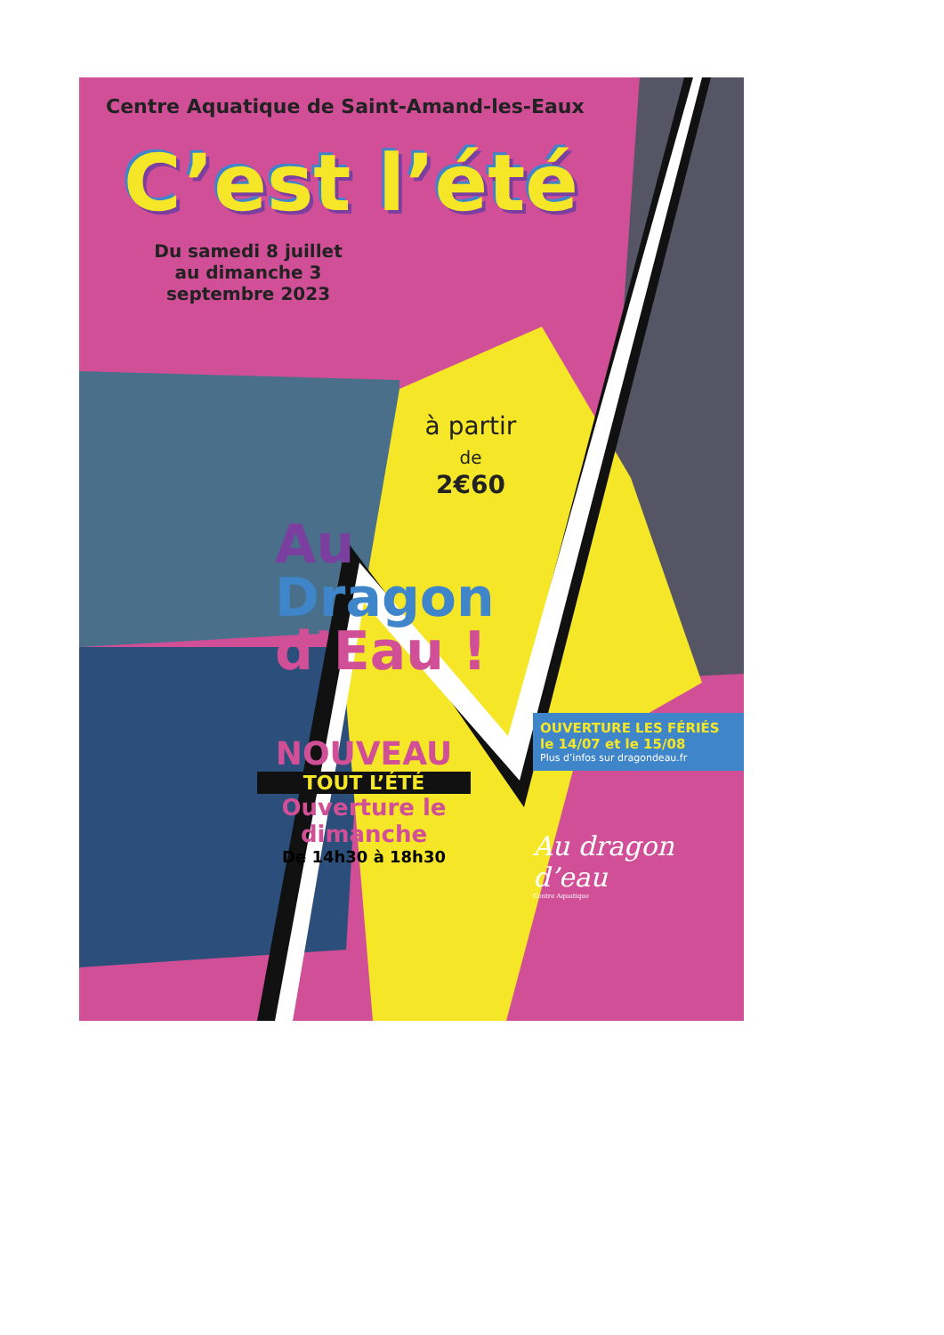Centre Aquatique de Saint-Amand-les-Eaux
C’est l’été
Du samedi 8 juillet au dimanche 3 septembre 2023
à partir
de
2€60
Au
Dragon
d’Eau !
OUVERTURE LES FÉRIÉS
le 14/07 et le 15/08
Plus d’infos sur dragondeau.fr
NOUVEAU
TOUT L’ÉTÉ
Ouverture le dimanche
De 14h30 à 18h30
Au dragon d’eau
Centre Aquatique